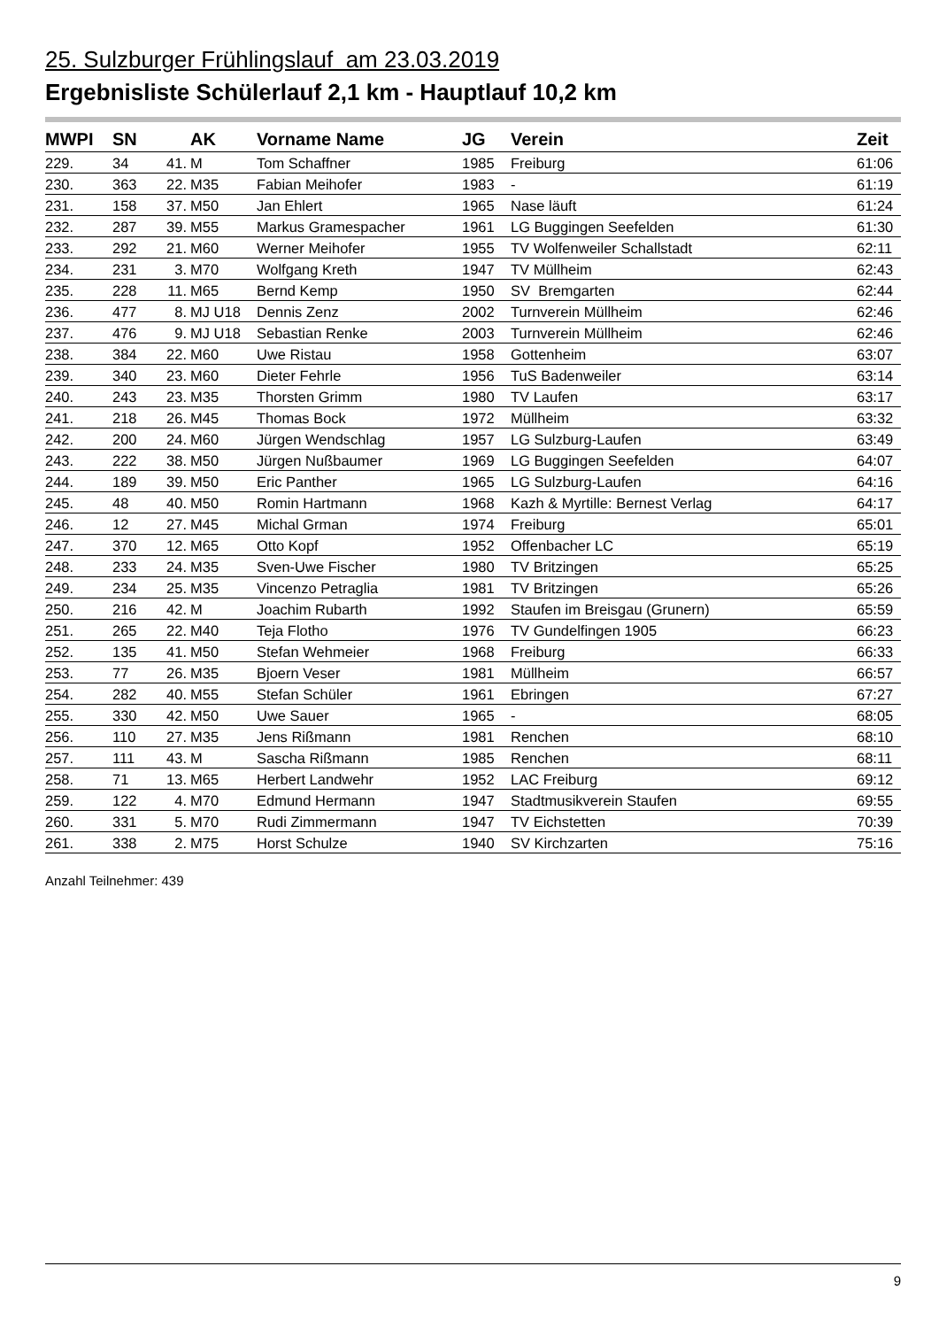25. Sulzburger Frühlingslauf am 23.03.2019
Ergebnisliste Schülerlauf 2,1 km - Hauptlauf 10,2 km
| MWPI | SN | | AK | Vorname Name | JG | Verein | Zeit |
| --- | --- | --- | --- | --- | --- | --- | --- |
| 229. | 34 | 41. | M | Tom Schaffner | 1985 | Freiburg | 61:06 |
| 230. | 363 | 22. | M35 | Fabian Meihofer | 1983 | - | 61:19 |
| 231. | 158 | 37. | M50 | Jan Ehlert | 1965 | Nase läuft | 61:24 |
| 232. | 287 | 39. | M55 | Markus Gramespacher | 1961 | LG Buggingen Seefelden | 61:30 |
| 233. | 292 | 21. | M60 | Werner Meihofer | 1955 | TV Wolfenweiler Schallstadt | 62:11 |
| 234. | 231 | 3. | M70 | Wolfgang Kreth | 1947 | TV Müllheim | 62:43 |
| 235. | 228 | 11. | M65 | Bernd Kemp | 1950 | SV Bremgarten | 62:44 |
| 236. | 477 | 8. | MJ U18 | Dennis Zenz | 2002 | Turnverein Müllheim | 62:46 |
| 237. | 476 | 9. | MJ U18 | Sebastian Renke | 2003 | Turnverein Müllheim | 62:46 |
| 238. | 384 | 22. | M60 | Uwe Ristau | 1958 | Gottenheim | 63:07 |
| 239. | 340 | 23. | M60 | Dieter Fehrle | 1956 | TuS Badenweiler | 63:14 |
| 240. | 243 | 23. | M35 | Thorsten Grimm | 1980 | TV Laufen | 63:17 |
| 241. | 218 | 26. | M45 | Thomas Bock | 1972 | Müllheim | 63:32 |
| 242. | 200 | 24. | M60 | Jürgen Wendschlag | 1957 | LG Sulzburg-Laufen | 63:49 |
| 243. | 222 | 38. | M50 | Jürgen Nußbaumer | 1969 | LG Buggingen Seefelden | 64:07 |
| 244. | 189 | 39. | M50 | Eric Panther | 1965 | LG Sulzburg-Laufen | 64:16 |
| 245. | 48 | 40. | M50 | Romin Hartmann | 1968 | Kazh & Myrtille: Bernest Verlag | 64:17 |
| 246. | 12 | 27. | M45 | Michal Grman | 1974 | Freiburg | 65:01 |
| 247. | 370 | 12. | M65 | Otto Kopf | 1952 | Offenbacher LC | 65:19 |
| 248. | 233 | 24. | M35 | Sven-Uwe Fischer | 1980 | TV Britzingen | 65:25 |
| 249. | 234 | 25. | M35 | Vincenzo Petraglia | 1981 | TV Britzingen | 65:26 |
| 250. | 216 | 42. | M | Joachim Rubarth | 1992 | Staufen im Breisgau (Grunern) | 65:59 |
| 251. | 265 | 22. | M40 | Teja Flotho | 1976 | TV Gundelfingen 1905 | 66:23 |
| 252. | 135 | 41. | M50 | Stefan Wehmeier | 1968 | Freiburg | 66:33 |
| 253. | 77 | 26. | M35 | Bjoern Veser | 1981 | Müllheim | 66:57 |
| 254. | 282 | 40. | M55 | Stefan Schüler | 1961 | Ebringen | 67:27 |
| 255. | 330 | 42. | M50 | Uwe Sauer | 1965 | - | 68:05 |
| 256. | 110 | 27. | M35 | Jens Rißmann | 1981 | Renchen | 68:10 |
| 257. | 111 | 43. | M | Sascha Rißmann | 1985 | Renchen | 68:11 |
| 258. | 71 | 13. | M65 | Herbert Landwehr | 1952 | LAC Freiburg | 69:12 |
| 259. | 122 | 4. | M70 | Edmund Hermann | 1947 | Stadtmusikverein Staufen | 69:55 |
| 260. | 331 | 5. | M70 | Rudi Zimmermann | 1947 | TV Eichstetten | 70:39 |
| 261. | 338 | 2. | M75 | Horst Schulze | 1940 | SV Kirchzarten | 75:16 |
Anzahl Teilnehmer: 439
9